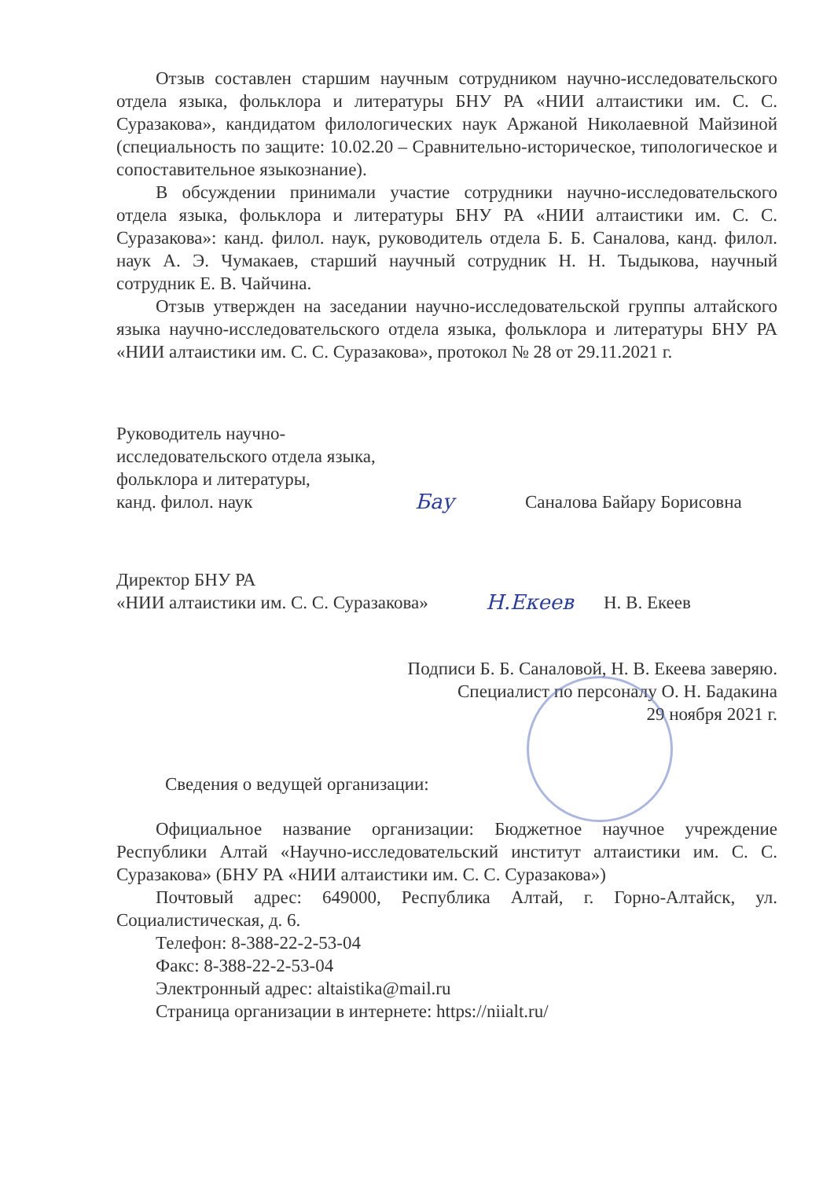Отзыв составлен старшим научным сотрудником научно-исследовательского отдела языка, фольклора и литературы БНУ РА «НИИ алтаистики им. С. С. Суразакова», кандидатом филологических наук Аржаной Николаевной Майзиной (специальность по защите: 10.02.20 – Сравнительно-историческое, типологическое и сопоставительное языкознание).
В обсуждении принимали участие сотрудники научно-исследовательского отдела языка, фольклора и литературы БНУ РА «НИИ алтаистики им. С. С. Суразакова»: канд. филол. наук, руководитель отдела Б. Б. Саналова, канд. филол. наук А. Э. Чумакаев, старший научный сотрудник Н. Н. Тыдыкова, научный сотрудник Е. В. Чайчина.
Отзыв утвержден на заседании научно-исследовательской группы алтайского языка научно-исследовательского отдела языка, фольклора и литературы БНУ РА «НИИ алтаистики им. С. С. Суразакова», протокол № 28 от 29.11.2021 г.
Руководитель научно-
исследовательского отдела языка,
фольклора и литературы,
канд. филол. наук
Бау
Саналова Байару Борисовна
Директор БНУ РА
«НИИ алтаистики им. С. С. Суразакова»
Н.Екеев
Н. В. Екеев
Подписи Б. Б. Саналовой, Н. В. Екеева заверяю.
Специалист по персоналу О. Н. Бадакина
29 ноября 2021 г.
Сведения о ведущей организации:
Официальное название организации: Бюджетное научное учреждение Республики Алтай «Научно-исследовательский институт алтаистики им. С. С. Суразакова» (БНУ РА «НИИ алтаистики им. С. С. Суразакова»)
Почтовый адрес: 649000, Республика Алтай, г. Горно-Алтайск, ул. Социалистическая, д. 6.
Телефон: 8-388-22-2-53-04
Факс: 8-388-22-2-53-04
Электронный адрес: altaistika@mail.ru
Страница организации в интернете: https://niialt.ru/